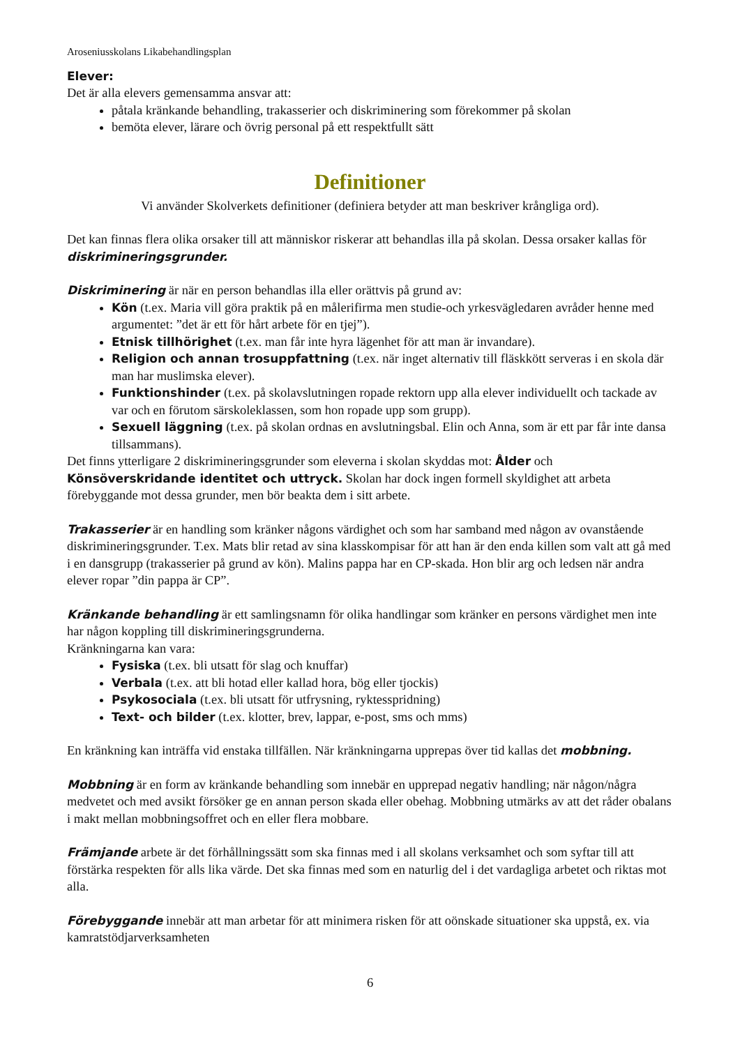Aroseniusskolans Likabehandlingsplan
Elever:
Det är alla elevers gemensamma ansvar att:
påtala kränkande behandling, trakasserier och diskriminering som förekommer på skolan
bemöta elever, lärare och övrig personal på ett respektfullt sätt
Definitioner
Vi använder Skolverkets definitioner (definiera betyder att man beskriver krångliga ord).
Det kan finnas flera olika orsaker till att människor riskerar att behandlas illa på skolan. Dessa orsaker kallas för diskrimineringsgrunder.
Diskriminering är när en person behandlas illa eller orättvis på grund av:
Kön (t.ex. Maria vill göra praktik på en målerifirma men studie-och yrkesvägledaren avråder henne med argumentet: ”det är ett för hårt arbete för en tjej”).
Etnisk tillhörighet (t.ex. man får inte hyra lägenhet för att man är invandare).
Religion och annan trosuppfattning (t.ex. när inget alternativ till fläskkött serveras i en skola där man har muslimska elever).
Funktionshinder (t.ex. på skolavslutningen ropade rektorn upp alla elever individuellt och tackade av var och en förutom särskoleklassen, som hon ropade upp som grupp).
Sexuell läggning (t.ex. på skolan ordnas en avslutningsbal. Elin och Anna, som är ett par får inte dansa tillsammans).
Det finns ytterligare 2 diskrimineringsgrunder som eleverna i skolan skyddas mot: Ålder och Könsöverskridande identitet och uttryck. Skolan har dock ingen formell skyldighet att arbeta förebyggande mot dessa grunder, men bör beakta dem i sitt arbete.
Trakasserier är en handling som kränker någons värdighet och som har samband med någon av ovanstående diskrimineringsgrunder. T.ex. Mats blir retad av sina klasskompisar för att han är den enda killen som valt att gå med i en dansgrupp (trakasserier på grund av kön). Malins pappa har en CP-skada. Hon blir arg och ledsen när andra elever ropar ”din pappa är CP”.
Kränkande behandling är ett samlingsnamn för olika handlingar som kränker en persons värdighet men inte har någon koppling till diskrimineringsgrunderna.
Kränkningarna kan vara:
Fysiska (t.ex. bli utsatt för slag och knuffar)
Verbala (t.ex. att bli hotad eller kallad hora, bög eller tjockis)
Psykosociala (t.ex. bli utsatt för utfrysning, ryktesspridning)
Text- och bilder (t.ex. klotter, brev, lappar, e-post, sms och mms)
En kränkning kan inträffa vid enstaka tillfällen. När kränkningarna upprepas över tid kallas det mobbning.
Mobbning är en form av kränkande behandling som innebär en upprepad negativ handling; när någon/några medvetet och med avsikt försöker ge en annan person skada eller obehag. Mobbning utmärks av att det råder obalans i makt mellan mobbningsoffret och en eller flera mobbare.
Främjande arbete är det förhållningssätt som ska finnas med i all skolans verksamhet och som syftar till att förstärka respekten för alls lika värde. Det ska finnas med som en naturlig del i det vardagliga arbetet och riktas mot alla.
Förebyggande innebär att man arbetar för att minimera risken för att oönskade situationer ska uppstå, ex. via kamratstödjarverksamheten
6